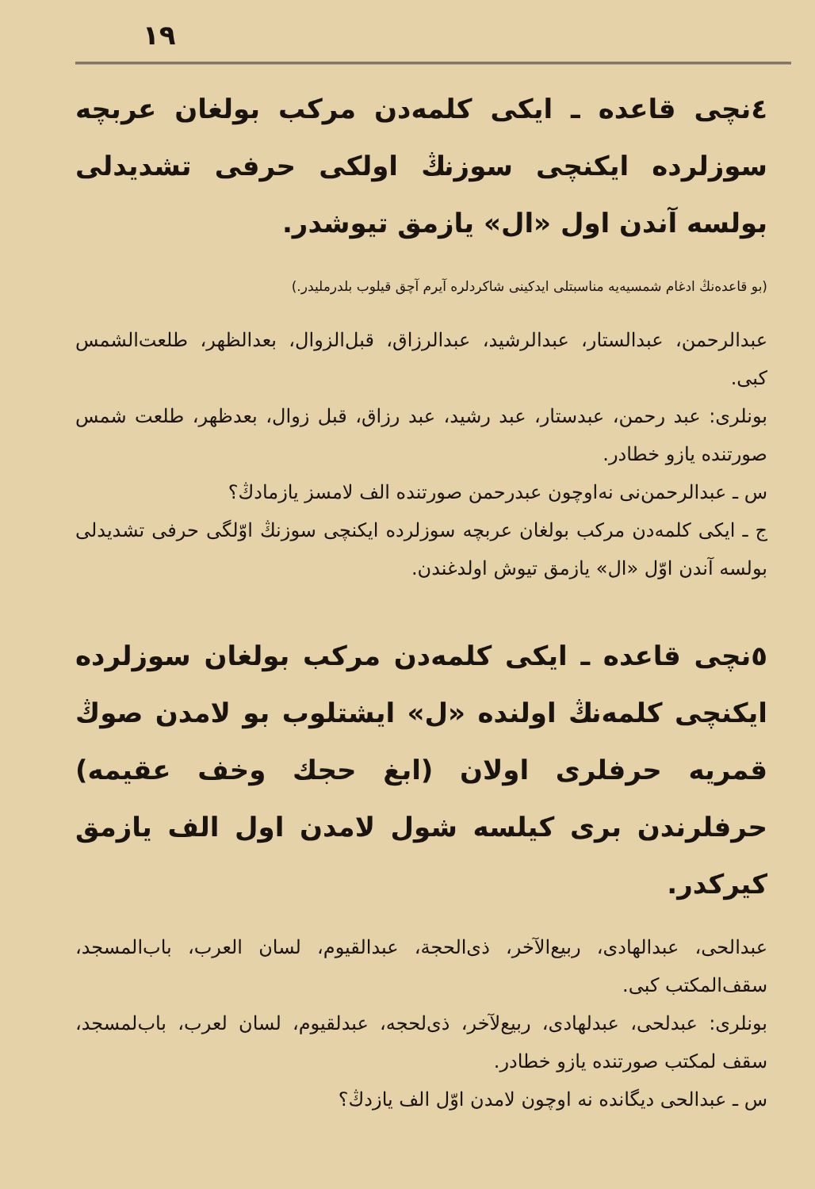١٩
٤نچی قاعده ـ ایکی کلمه‌دن مرکب بولغان عربچه سوزلرده ایکنچی سوزنڭ اولکی حرفی تشدیدلی بولسه آندن اول «ال» یازمق تیوشدر.
(بو قاعده‌نڭ ادغام شمسیه‌یه مناسبتلی ایدکینی شاکردلره آیرم آچق قیلوب بلدرملیدر.)
عبدالرحمن، عبدالستار، عبدالرشید، عبدالرزاق، قبل‌الزوال، بعدالظهر، طلعت‌الشمس کبی.
بونلری: عبد رحمن، عبدستار، عبد رشید، عبد رزاق، قبل زوال، بعدظهر، طلعت شمس صورتنده یازو خطادر.
س ـ عبدالرحمن‌نی نه‌اوچون عبدرحمن صورتنده الف لامسز یازمادڭ؟
ج ـ ایکی کلمه‌دن مرکب بولغان عربچه سوزلرده ایکنچی سوزنڭ اوّلگی حرفی تشدیدلی بولسه آندن اوّل «ال» یازمق تیوش اولدغندن.
٥نچی قاعده ـ ایکی کلمه‌دن مرکب بولغان سوزلرده ایکنچی کلمه‌نڭ اولنده «ل» ایشتلوب بو لامدن صوڭ قمریه حرفلری اولان (ابغ حجك وخف عقیمه) حرفلرندن بری کیلسه شول لامدن اول الف یازمق کیرکدر.
عبدالحی، عبدالهادی، ربیع‌الآخر، ذی‌الحجة، عبدالقیوم، لسان العرب، باب‌المسجد، سقف‌المکتب کبی.
بونلری: عبدلحی، عبدلهادی، ربیع‌لآخر، ذی‌لحجه، عبدلقیوم، لسان لعرب، باب‌لمسجد، سقف لمکتب صورتنده یازو خطادر.
س ـ عبدالحی دیگانده نه اوچون لامدن اوّل الف یازدڭ؟